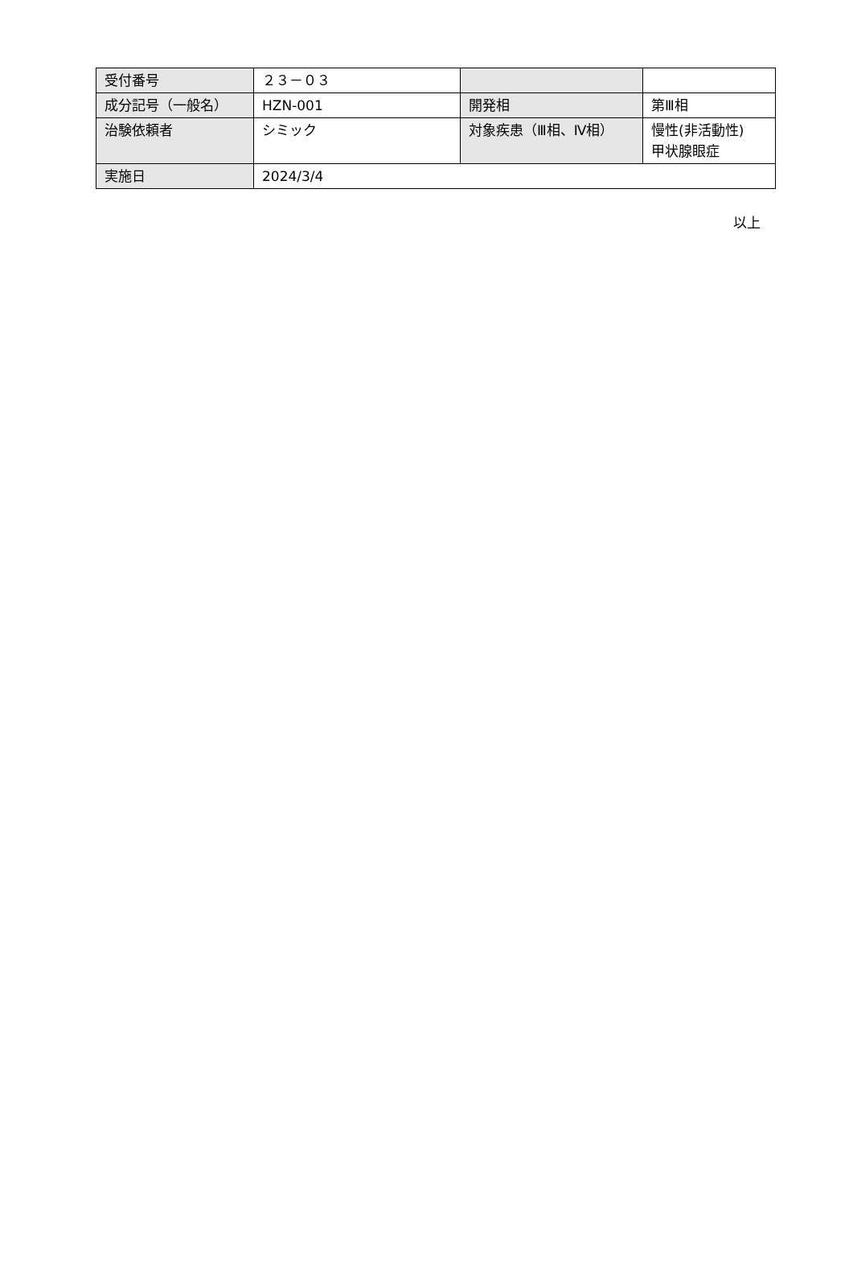| 受付番号 | ２３－０３ | | |
| 成分記号（一般名） | HZN-001 | 開発相 | 第Ⅲ相 |
| 治験依頼者 | シミック | 対象疾患（Ⅲ相、Ⅳ相） | 慢性(非活動性) 甲状腺眼症 |
| 実施日 | 2024/3/4 | | |
以上